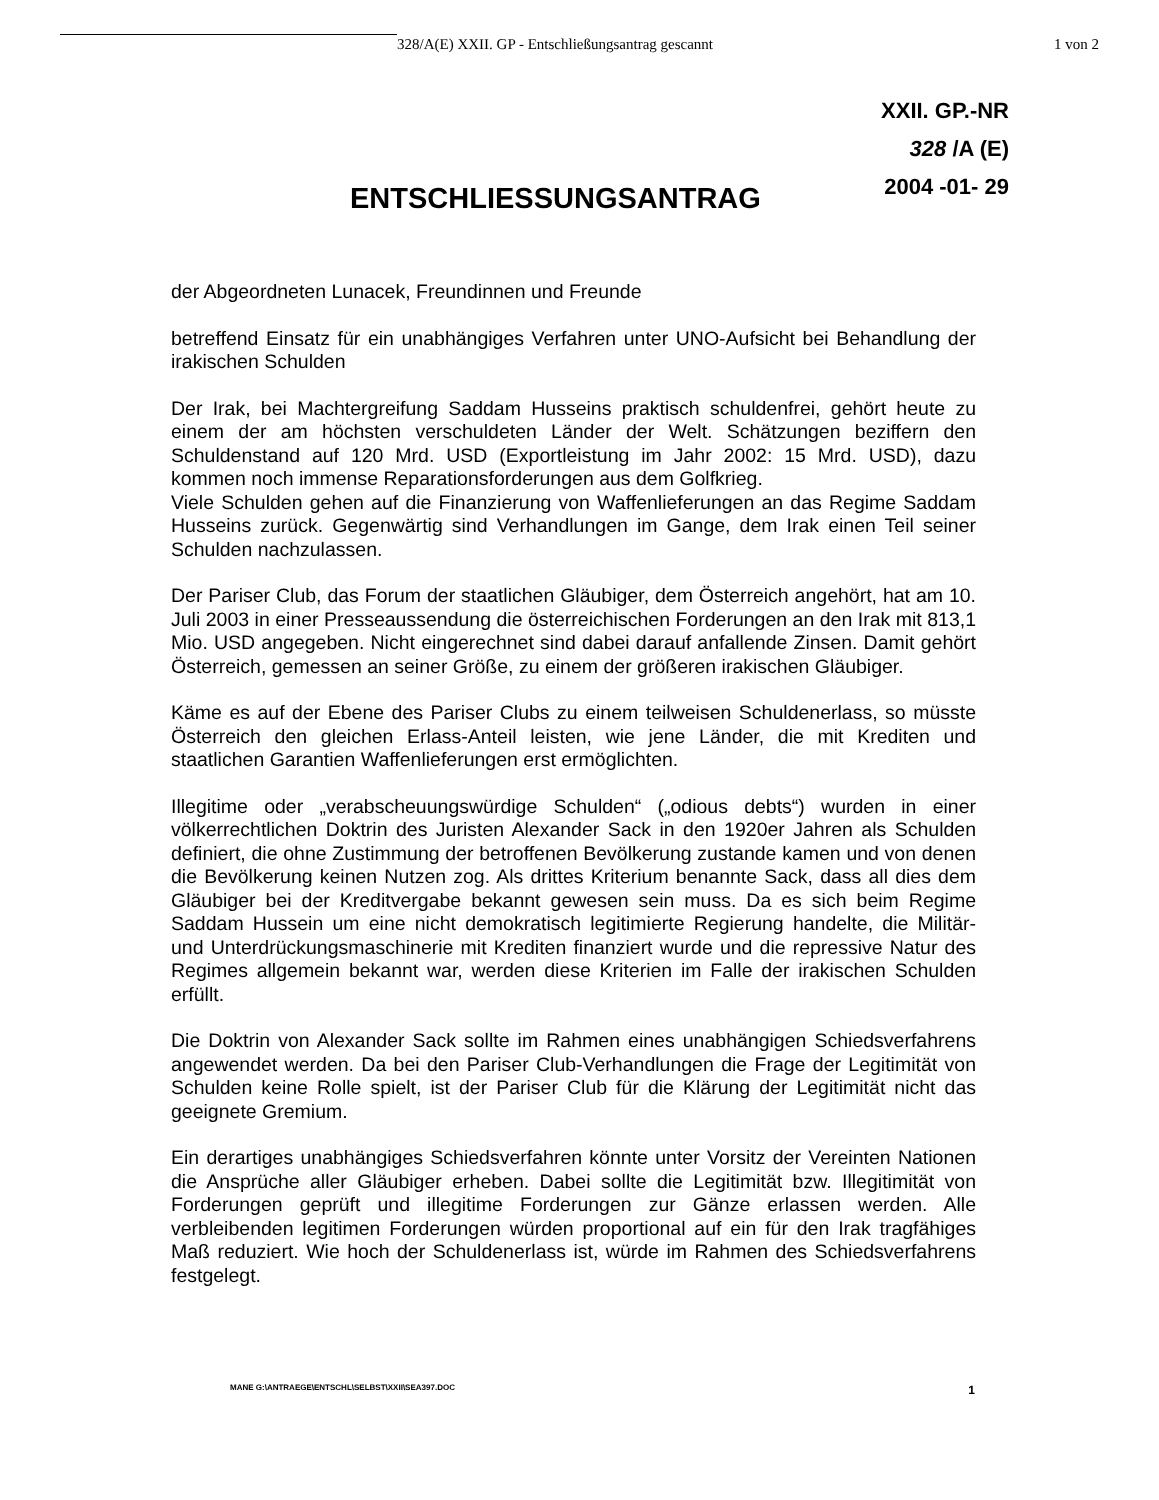328/A(E) XXII. GP - Entschließungsantrag gescannt 1 von 2
XXII. GP.-NR
328 /A (E)
2004 -01- 29
ENTSCHLIESSUNGSANTRAG
der Abgeordneten Lunacek, Freundinnen und Freunde
betreffend Einsatz für ein unabhängiges Verfahren unter UNO-Aufsicht bei Behandlung der irakischen Schulden
Der Irak, bei Machtergreifung Saddam Husseins praktisch schuldenfrei, gehört heute zu einem der am höchsten verschuldeten Länder der Welt. Schätzungen beziffern den Schuldenstand auf 120 Mrd. USD (Exportleistung im Jahr 2002: 15 Mrd. USD), dazu kommen noch immense Reparationsforderungen aus dem Golfkrieg.
Viele Schulden gehen auf die Finanzierung von Waffenlieferungen an das Regime Saddam Husseins zurück. Gegenwärtig sind Verhandlungen im Gange, dem Irak einen Teil seiner Schulden nachzulassen.
Der Pariser Club, das Forum der staatlichen Gläubiger, dem Österreich angehört, hat am 10. Juli 2003 in einer Presseaussendung die österreichischen Forderungen an den Irak mit 813,1 Mio. USD angegeben. Nicht eingerechnet sind dabei darauf anfallende Zinsen. Damit gehört Österreich, gemessen an seiner Größe, zu einem der größeren irakischen Gläubiger.
Käme es auf der Ebene des Pariser Clubs zu einem teilweisen Schuldenerlass, so müsste Österreich den gleichen Erlass-Anteil leisten, wie jene Länder, die mit Krediten und staatlichen Garantien Waffenlieferungen erst ermöglichten.
Illegitime oder „verabscheuungswürdige Schulden“ („odious debts“) wurden in einer völkerrechtlichen Doktrin des Juristen Alexander Sack in den 1920er Jahren als Schulden definiert, die ohne Zustimmung der betroffenen Bevölkerung zustande kamen und von denen die Bevölkerung keinen Nutzen zog. Als drittes Kriterium benannte Sack, dass all dies dem Gläubiger bei der Kreditvergabe bekannt gewesen sein muss. Da es sich beim Regime Saddam Hussein um eine nicht demokratisch legitimierte Regierung handelte, die Militär- und Unterdrückungsmaschinerie mit Krediten finanziert wurde und die repressive Natur des Regimes allgemein bekannt war, werden diese Kriterien im Falle der irakischen Schulden erfüllt.
Die Doktrin von Alexander Sack sollte im Rahmen eines unabhängigen Schiedsverfahrens angewendet werden. Da bei den Pariser Club-Verhandlungen die Frage der Legitimität von Schulden keine Rolle spielt, ist der Pariser Club für die Klärung der Legitimität nicht das geeignete Gremium.
Ein derartiges unabhängiges Schiedsverfahren könnte unter Vorsitz der Vereinten Nationen die Ansprüche aller Gläubiger erheben. Dabei sollte die Legitimität bzw. Illegitimität von Forderungen geprüft und illegitime Forderungen zur Gänze erlassen werden. Alle verbleibenden legitimen Forderungen würden proportional auf ein für den Irak tragfähiges Maß reduziert. Wie hoch der Schuldenerlass ist, würde im Rahmen des Schiedsverfahrens festgelegt.
MANE G:\ANTRAEGE\ENTSCHL\SELBST\XXII\SEA397.DOC 1